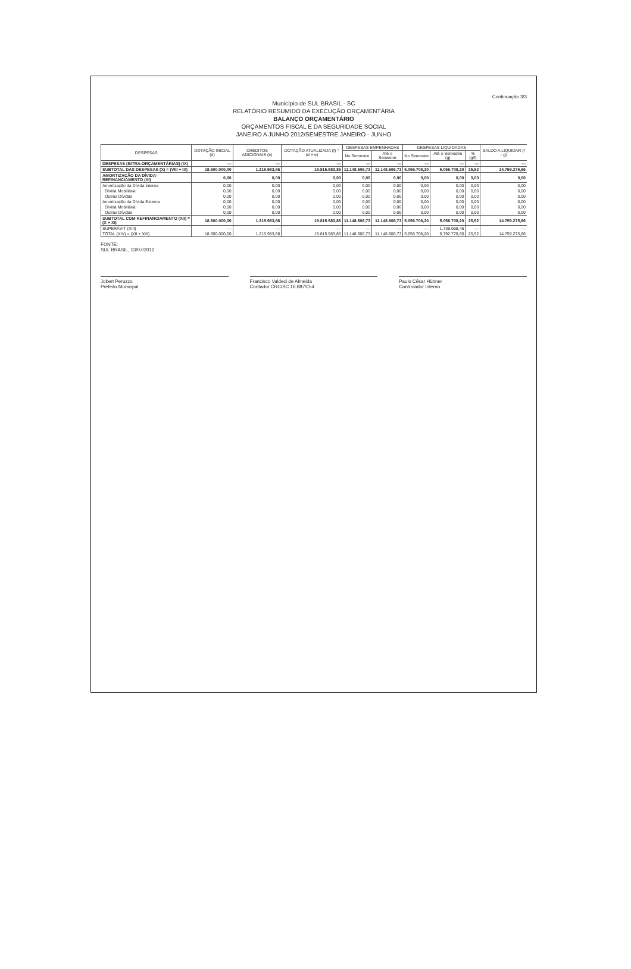Continuação 3/3
Município de SUL BRASIL - SC
RELATÓRIO RESUMIDO DA EXECUÇÃO ORÇAMENTÁRIA
BALANÇO ORÇAMENTÁRIO
ORÇAMENTOS FISCAL E DA SEGURIDADE SOCIAL
JANEIRO A JUNHO 2012/SEMESTRE JANEIRO - JUNHO
| DESPESAS | DOTAÇÃO INICIAL (d) | CRÉDITOS ADICIONAIS (e) | DOTAÇÃO ATUALIZADA (f) = (d + e) | DESPESAS EMPENHADAS | | DESPESAS LIQUIDADAS | | | SALDO A LIQUIDAR (f - g) |
| --- | --- | --- | --- | --- | --- | --- | --- | --- | --- |
| | | | | No Semestre | Até o Semestre | No Semestre | Até o Semestre (g) | % (g/f) | |
| DESPESAS (INTRA-ORÇAMENTÁRIAS) (IX) | — | — | — | — | — | — | — | — | — |
| SUBTOTAL DAS DESPESAS (X) = (VIII + IX) | 18.600.000,00 | 1.215.983,86 | 19.815.983,86 | 11.148.606,73 | 11.148.606,73 | 5.056.708,20 | 5.056.708,20 | 25,52 | 14.759.275,66 |
| AMORTIZAÇÃO DA DÍVIDA-REFINANCIAMENTO (XI) | 0,00 | 0,00 | 0,00 | 0,00 | 0,00 | 0,00 | 0,00 | 0,00 | 0,00 |
| Amortização da Dívida Interna | 0,00 | 0,00 | 0,00 | 0,00 | 0,00 | 0,00 | 0,00 | 0,00 | 0,00 |
| Dívida Mobiliária | 0,00 | 0,00 | 0,00 | 0,00 | 0,00 | 0,00 | 0,00 | 0,00 | 0,00 |
| Outras Dívidas | 0,00 | 0,00 | 0,00 | 0,00 | 0,00 | 0,00 | 0,00 | 0,00 | 0,00 |
| Amortização da Dívida Externa | 0,00 | 0,00 | 0,00 | 0,00 | 0,00 | 0,00 | 0,00 | 0,00 | 0,00 |
| Dívida Mobiliária | 0,00 | 0,00 | 0,00 | 0,00 | 0,00 | 0,00 | 0,00 | 0,00 | 0,00 |
| Outras Dívidas | 0,00 | 0,00 | 0,00 | 0,00 | 0,00 | 0,00 | 0,00 | 0,00 | 0,00 |
| SUBTOTAL COM REFINANCIAMENTO (XII) = (X + XI) | 18.600.000,00 | 1.215.983,86 | 19.815.983,86 | 11.148.606,73 | 11.148.606,73 | 5.056.708,20 | 5.056.708,20 | 25,52 | 14.759.275,66 |
| SUPERÁVIT (XIII) | — | — | — | — | — | — | 1.736.068,46 | — | — |
| TOTAL (XIV) = (XII + XIII) | 18.600.000,00 | 1.215.983,86 | 19.815.983,86 | 11.148.606,73 | 11.148.606,73 | 5.056.708,20 | 6.792.776,66 | 25,52 | 14.759.275,66 |
FONTE:
SUL BRASIL, 13/07/2012
Jobert Peruzzo
Prefeito Municipal
Francisco Valdeci de Almeida
Contador CRC/SC 16.887/O-4
Paulo César Hübner
Controlador Interno